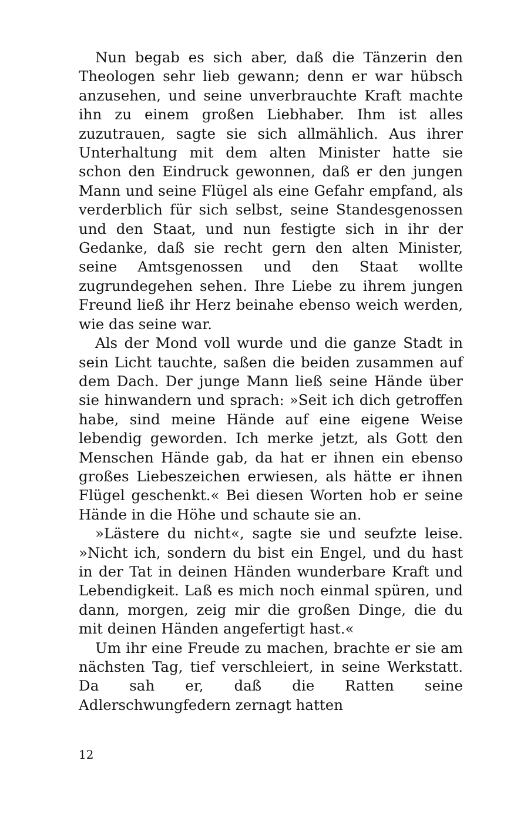Nun begab es sich aber, daß die Tänzerin den Theologen sehr lieb gewann; denn er war hübsch anzusehen, und seine unverbrauchte Kraft machte ihn zu einem großen Liebhaber. Ihm ist alles zuzutrauen, sagte sie sich allmählich. Aus ihrer Unterhaltung mit dem alten Minister hatte sie schon den Eindruck gewonnen, daß er den jungen Mann und seine Flügel als eine Gefahr empfand, als verderblich für sich selbst, seine Standesgenossen und den Staat, und nun festigte sich in ihr der Gedanke, daß sie recht gern den alten Minister, seine Amtsgenossen und den Staat wollte zugrundegehen sehen. Ihre Liebe zu ihrem jungen Freund ließ ihr Herz beinahe ebenso weich werden, wie das seine war.
Als der Mond voll wurde und die ganze Stadt in sein Licht tauchte, saßen die beiden zusammen auf dem Dach. Der junge Mann ließ seine Hände über sie hinwandern und sprach: »Seit ich dich getroffen habe, sind meine Hände auf eine eigene Weise lebendig geworden. Ich merke jetzt, als Gott den Menschen Hände gab, da hat er ihnen ein ebenso großes Liebeszeichen erwiesen, als hätte er ihnen Flügel geschenkt.« Bei diesen Worten hob er seine Hände in die Höhe und schaute sie an.
»Lästere du nicht«, sagte sie und seufzte leise. »Nicht ich, sondern du bist ein Engel, und du hast in der Tat in deinen Händen wunderbare Kraft und Lebendigkeit. Laß es mich noch einmal spüren, und dann, morgen, zeig mir die großen Dinge, die du mit deinen Händen angefertigt hast.«
Um ihr eine Freude zu machen, brachte er sie am nächsten Tag, tief verschleiert, in seine Werkstatt. Da sah er, daß die Ratten seine Adlerschwungfedern zernagt hatten
12